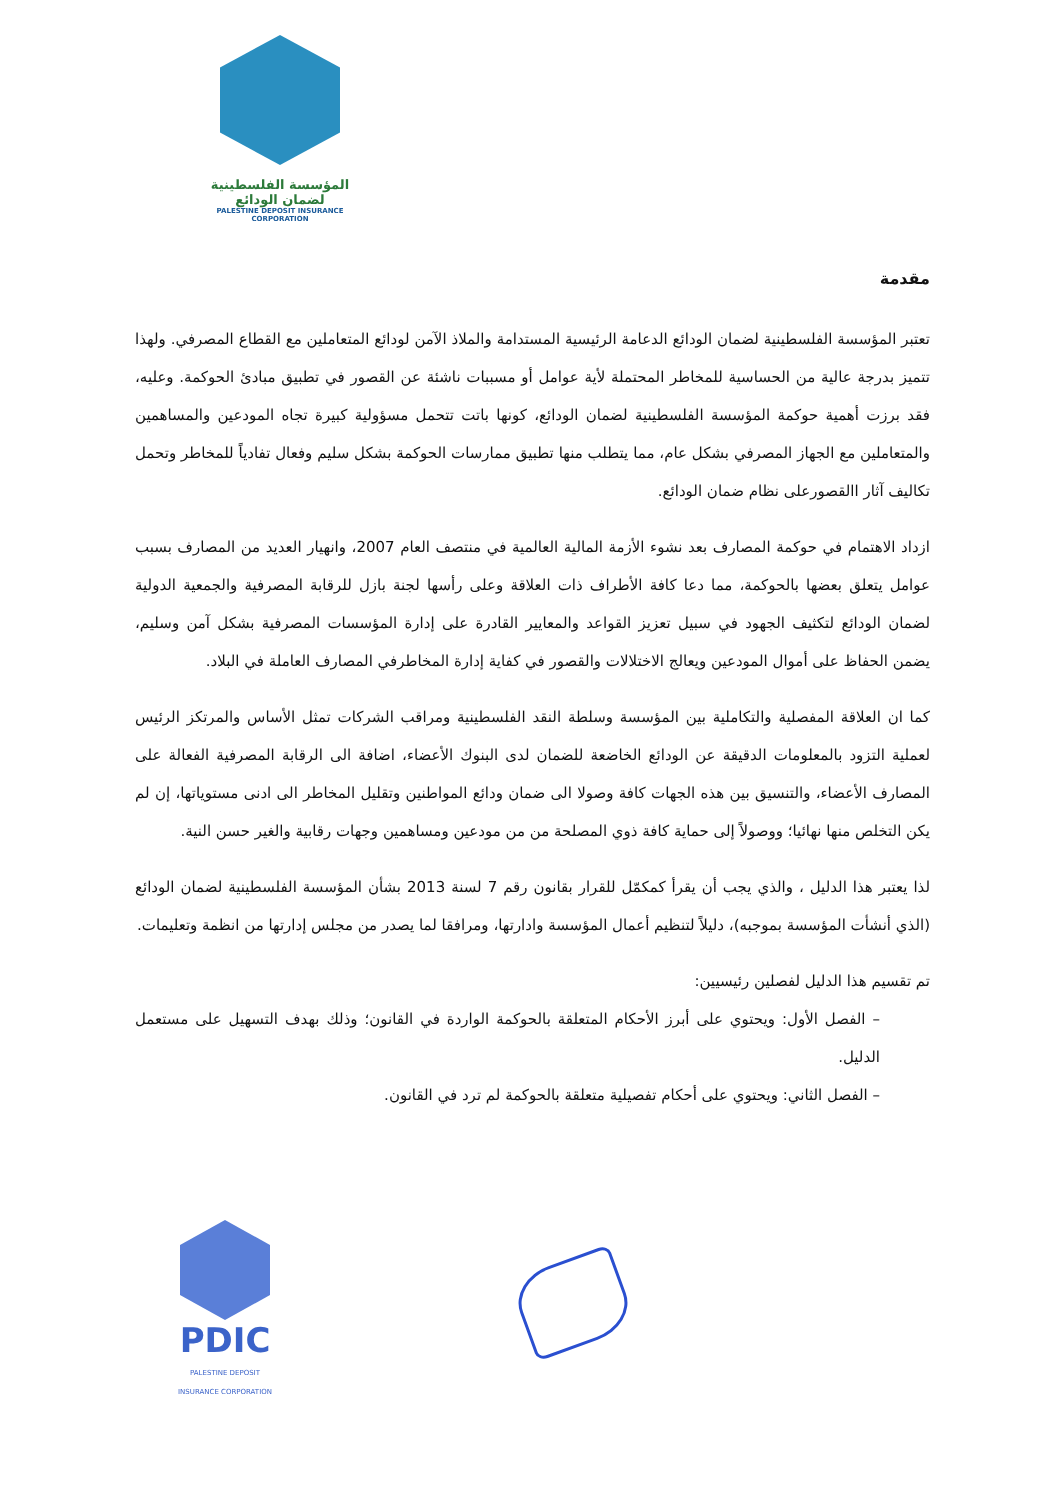المؤسسة الفلسطينية لضمان الودائع
PALESTINE DEPOSIT INSURANCE CORPORATION
مقدمة
تعتبر المؤسسة الفلسطينية لضمان الودائع الدعامة الرئيسية المستدامة والملاذ الآمن لودائع المتعاملين مع القطاع المصرفي. ولهذا تتميز بدرجة عالية من الحساسية للمخاطر المحتملة لأية عوامل أو مسببات ناشئة عن القصور في تطبيق مبادئ الحوكمة. وعليه، فقد برزت أهمية حوكمة المؤسسة الفلسطينية لضمان الودائع، كونها باتت تتحمل مسؤولية كبيرة تجاه المودعين والمساهمين والمتعاملين مع الجهاز المصرفي بشكل عام، مما يتطلب منها تطبيق ممارسات الحوكمة بشكل سليم وفعال تفادياً للمخاطر وتحمل تكاليف آثار االقصورعلى نظام ضمان الودائع.
ازداد الاهتمام في حوكمة المصارف بعد نشوء الأزمة المالية العالمية في منتصف العام 2007، وانهيار العديد من المصارف بسبب عوامل يتعلق بعضها بالحوكمة، مما دعا كافة الأطراف ذات العلاقة وعلى رأسها لجنة بازل للرقابة المصرفية والجمعية الدولية لضمان الودائع لتكثيف الجهود في سبيل تعزيز القواعد والمعايير القادرة على إدارة المؤسسات المصرفية بشكل آمن وسليم، يضمن الحفاظ على أموال المودعين ويعالج الاختلالات والقصور في كفاية إدارة المخاطرفي المصارف العاملة في البلاد.
كما ان العلاقة المفصلية والتكاملية بين المؤسسة وسلطة النقد الفلسطينية ومراقب الشركات تمثل الأساس والمرتكز الرئيس لعملية التزود بالمعلومات الدقيقة عن الودائع الخاضعة للضمان لدى البنوك الأعضاء، اضافة الى الرقابة المصرفية الفعالة على المصارف الأعضاء، والتنسيق بين هذه الجهات كافة وصولا الى ضمان ودائع المواطنين وتقليل المخاطر الى ادنى مستوياتها، إن لم يكن التخلص منها نهائيا؛ ووصولاً إلى حماية كافة ذوي المصلحة من من مودعين ومساهمين وجهات رقابية والغير حسن النية.
لذا يعتبر هذا الدليل ، والذي يجب أن يقرأ كمكمّل للقرار بقانون رقم 7 لسنة 2013 بشأن المؤسسة الفلسطينية لضمان الودائع (الذي أنشأت المؤسسة بموجبه)، دليلاً لتنظيم أعمال المؤسسة وادارتها، ومرافقا لما يصدر من مجلس إدارتها من انظمة وتعليمات.
تم تقسيم هذا الدليل لفصلين رئيسيين:
– الفصل الأول: ويحتوي على أبرز الأحكام المتعلقة بالحوكمة الواردة في القانون؛ وذلك بهدف التسهيل على مستعمل الدليل.
– الفصل الثاني: ويحتوي على أحكام تفصيلية متعلقة بالحوكمة لم ترد في القانون.
PDIC
PALESTINE DEPOSIT INSURANCE CORPORATION